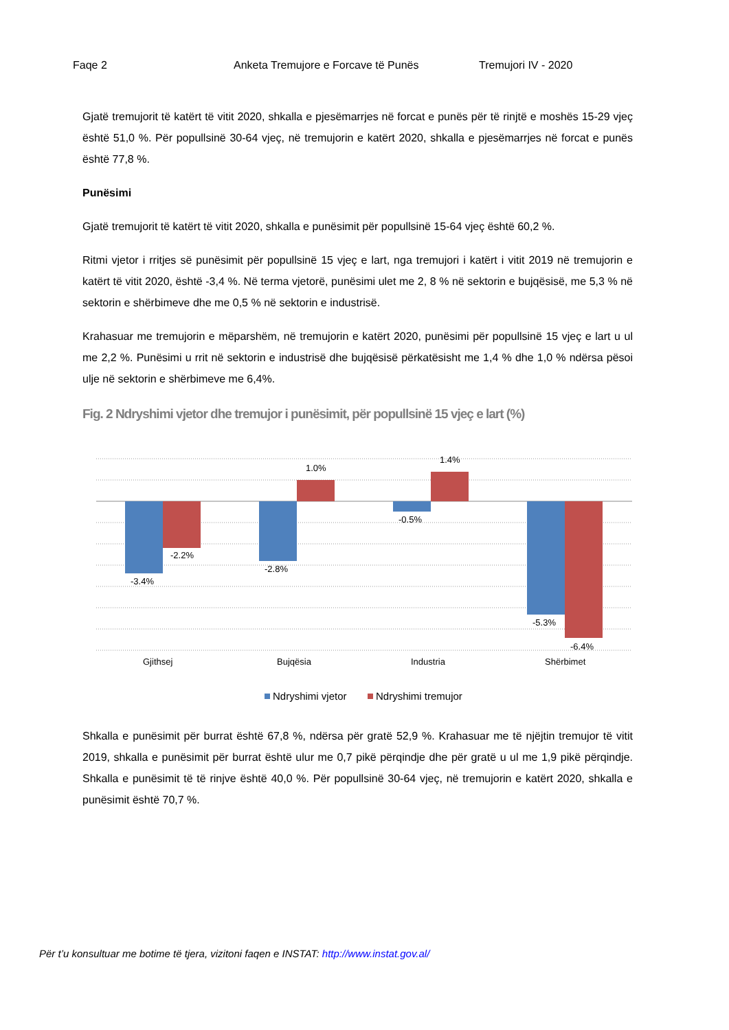Faqe 2 Anketa Tremujore e Forcave të Punës Tremujori IV - 2020
Gjatë tremujorit të katërt të vitit 2020, shkalla e pjesëmarrjes në forcat e punës për të rinjtë e moshës 15-29 vjeç është 51,0 %. Për popullsinë 30-64 vjeç, në tremujorin e katërt 2020, shkalla e pjesëmarrjes në forcat e punës është 77,8 %.
Punësimi
Gjatë tremujorit të katërt të vitit 2020, shkalla e punësimit për popullsinë 15-64 vjeç është 60,2 %.
Ritmi vjetor i rritjes së punësimit për popullsinë 15 vjeç e lart, nga tremujori i katërt i vitit 2019 në tremujorin e katërt të vitit 2020, është -3,4 %. Në terma vjetorë, punësimi ulet me 2, 8 % në sektorin e bujqësisë, me 5,3 % në sektorin e shërbimeve dhe me 0,5 % në sektorin e industrisë.
Krahasuar me tremujorin e mëparshëm, në tremujorin e katërt 2020, punësimi për popullsinë 15 vjeç e lart u ul me 2,2 %. Punësimi u rrit në sektorin e industrisë dhe bujqësisë përkatësisht me 1,4 % dhe 1,0 % ndërsa pësoi ulje në sektorin e shërbimeve me 6,4%.
Fig. 2 Ndryshimi vjetor dhe tremujor i punësimit, për popullsinë 15 vjeç e lart (%)
-3.4%
-2.2%
-2.8%
1.0%
-0.5%
1.4%
-5.3%
-6.4%
Gjithsej
Bujqësia
Industria
Shërbimet
Ndryshimi vjetor
Ndryshimi tremujor
Shkalla e punësimit për burrat është 67,8 %, ndërsa për gratë 52,9 %. Krahasuar me të njëjtin tremujor të vitit 2019, shkalla e punësimit për burrat është ulur me 0,7 pikë përqindje dhe për gratë u ul me 1,9 pikë përqindje. Shkalla e punësimit të të rinjve është 40,0 %. Për popullsinë 30-64 vjeç, në tremujorin e katërt 2020, shkalla e punësimit është 70,7 %.
Për t’u konsultuar me botime të tjera, vizitoni faqen e INSTAT: http://www.instat.gov.al/